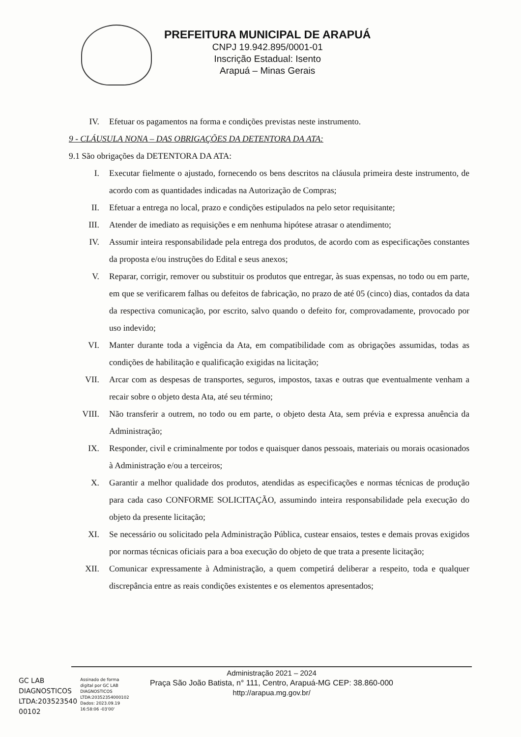PREFEITURA MUNICIPAL DE ARAPUÁ
CNPJ 19.942.895/0001-01
Inscrição Estadual: Isento
Arapuá – Minas Gerais
IV. Efetuar os pagamentos na forma e condições previstas neste instrumento.
9 - CLÁUSULA NONA – DAS OBRIGAÇÕES DA DETENTORA DA ATA:
9.1 São obrigações da DETENTORA DA ATA:
I. Executar fielmente o ajustado, fornecendo os bens descritos na cláusula primeira deste instrumento, de acordo com as quantidades indicadas na Autorização de Compras;
II. Efetuar a entrega no local, prazo e condições estipulados na pelo setor requisitante;
III. Atender de imediato as requisições e em nenhuma hipótese atrasar o atendimento;
IV. Assumir inteira responsabilidade pela entrega dos produtos, de acordo com as especificações constantes da proposta e/ou instruções do Edital e seus anexos;
V. Reparar, corrigir, remover ou substituir os produtos que entregar, às suas expensas, no todo ou em parte, em que se verificarem falhas ou defeitos de fabricação, no prazo de até 05 (cinco) dias, contados da data da respectiva comunicação, por escrito, salvo quando o defeito for, comprovadamente, provocado por uso indevido;
VI. Manter durante toda a vigência da Ata, em compatibilidade com as obrigações assumidas, todas as condições de habilitação e qualificação exigidas na licitação;
VII. Arcar com as despesas de transportes, seguros, impostos, taxas e outras que eventualmente venham a recair sobre o objeto desta Ata, até seu término;
VIII. Não transferir a outrem, no todo ou em parte, o objeto desta Ata, sem prévia e expressa anuência da Administração;
IX. Responder, civil e criminalmente por todos e quaisquer danos pessoais, materiais ou morais ocasionados à Administração e/ou a terceiros;
X. Garantir a melhor qualidade dos produtos, atendidas as especificações e normas técnicas de produção para cada caso CONFORME SOLICITAÇÃO, assumindo inteira responsabilidade pela execução do objeto da presente licitação;
XI. Se necessário ou solicitado pela Administração Pública, custear ensaios, testes e demais provas exigidos por normas técnicas oficiais para a boa execução do objeto de que trata a presente licitação;
XII. Comunicar expressamente à Administração, a quem competirá deliberar a respeito, toda e qualquer discrepância entre as reais condições existentes e os elementos apresentados;
Administração 2021 – 2024
Praça São João Batista, n° 111, Centro, Arapuá-MG CEP: 38.860-000
http://arapua.mg.gov.br/
GC LAB
DIAGNOSTICOS
LTDA:203523540
00102
Assinado de forma
digital por GC LAB
DIAGNOSTICOS
LTDA:20352354000102
Dados: 2023.09.19
16:58:06 -03'00'